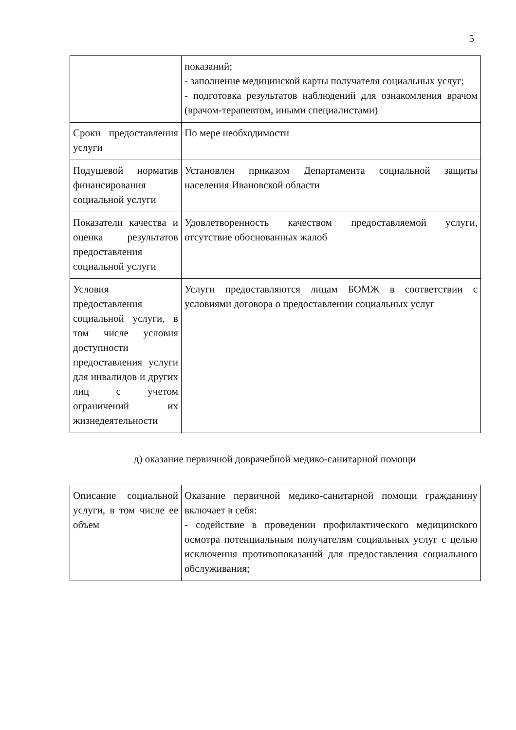5
| | показаний; - заполнение медицинской карты получателя социальных услуг; - подготовка результатов наблюдений для ознакомления врачом (врачом-терапевтом, иными специалистами) |
| Сроки предоставления услуги | По мере необходимости |
| Подушевой норматив финансирования социальной услуги | Установлен приказом Департамента социальной защиты населения Ивановской области |
| Показатели качества и оценка результатов предоставления социальной услуги | Удовлетворенность качеством предоставляемой услуги, отсутствие обоснованных жалоб |
| Условия предоставления социальной услуги, в том числе условия доступности предоставления услуги для инвалидов и других лиц с учетом ограничений их жизнедеятельности | Услуги предоставляются лицам БОМЖ в соответствии с условиями договора о предоставлении социальных услуг |
д) оказание первичной доврачебной медико-санитарной помощи
| Описание социальной услуги, в том числе ее объем | Оказание первичной медико-санитарной помощи гражданину включает в себя: - содействие в проведении профилактического медицинского осмотра потенциальным получателям социальных услуг с целью исключения противопоказаний для предоставления социального обслуживания; |